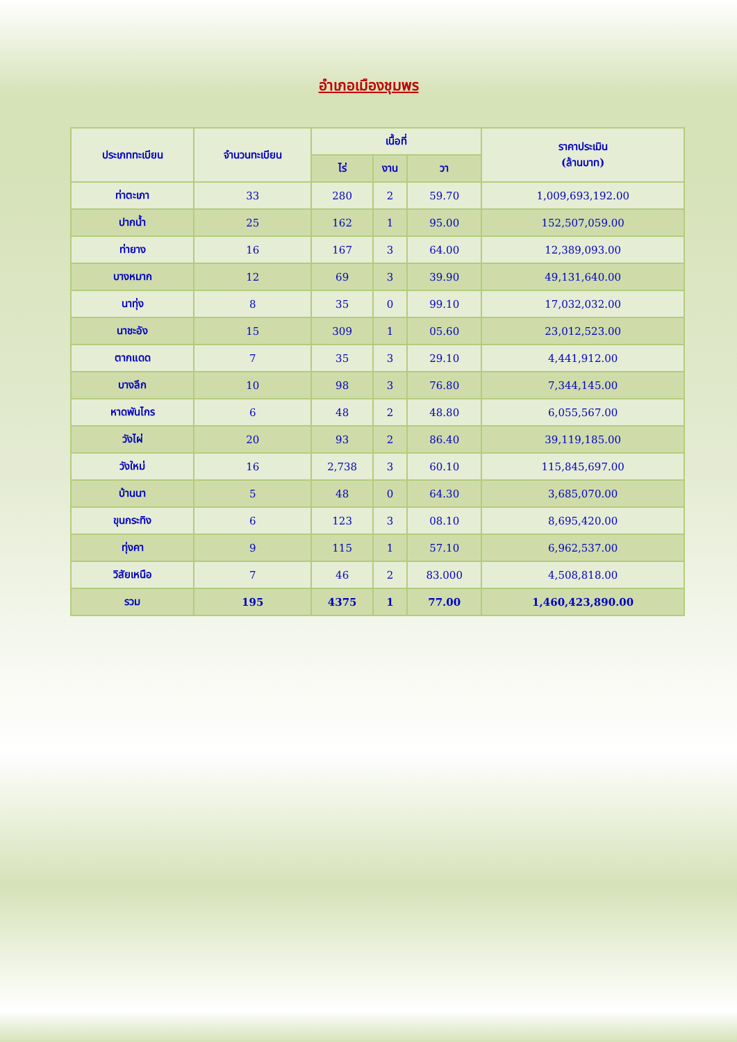อำเภอเมืองชุมพร
| ประเภททะเบียน | จำนวนทะเบียน | เนื้อที่ | | | ราคาประเมิน (ล้านบาท) |
| --- | --- | --- | --- | --- | --- |
| | | ไร่ | งาน | วา | |
| ท่าตะเภา | 33 | 280 | 2 | 59.70 | 1,009,693,192.00 |
| ปากน้ำ | 25 | 162 | 1 | 95.00 | 152,507,059.00 |
| ท่ายาง | 16 | 167 | 3 | 64.00 | 12,389,093.00 |
| บางหมาก | 12 | 69 | 3 | 39.90 | 49,131,640.00 |
| นาทุ่ง | 8 | 35 | 0 | 99.10 | 17,032,032.00 |
| นาชะอัง | 15 | 309 | 1 | 05.60 | 23,012,523.00 |
| ตากแดด | 7 | 35 | 3 | 29.10 | 4,441,912.00 |
| บางลึก | 10 | 98 | 3 | 76.80 | 7,344,145.00 |
| หาดพันไกร | 6 | 48 | 2 | 48.80 | 6,055,567.00 |
| วังไผ่ | 20 | 93 | 2 | 86.40 | 39,119,185.00 |
| วังใหม่ | 16 | 2,738 | 3 | 60.10 | 115,845,697.00 |
| บ้านนา | 5 | 48 | 0 | 64.30 | 3,685,070.00 |
| ขุนกระทิง | 6 | 123 | 3 | 08.10 | 8,695,420.00 |
| ทุ่งคา | 9 | 115 | 1 | 57.10 | 6,962,537.00 |
| วิสัยเหนือ | 7 | 46 | 2 | 83.000 | 4,508,818.00 |
| รวม | 195 | 4375 | 1 | 77.00 | 1,460,423,890.00 |